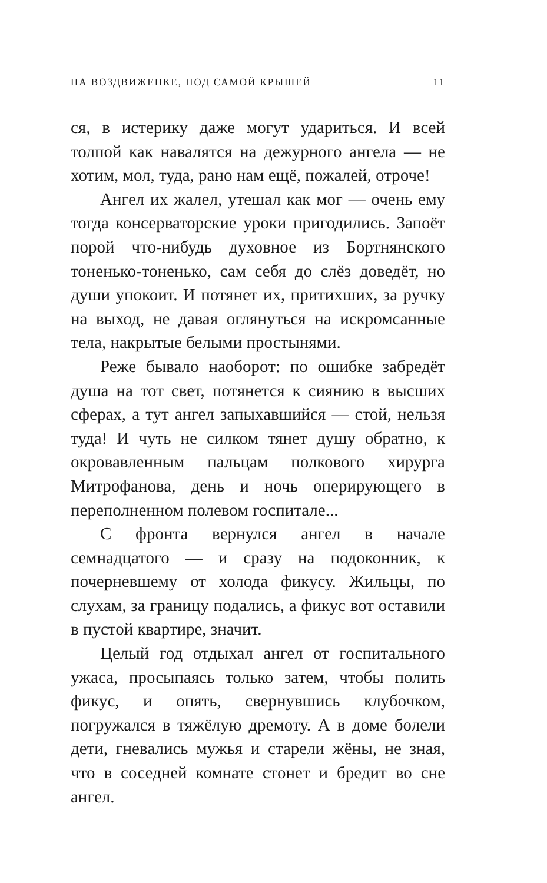НА ВОЗДВИЖЕНКЕ, ПОД САМОЙ КРЫШЕЙ 11
ся, в истерику даже могут удариться. И всей толпой как навалятся на дежурного ангела — не хотим, мол, туда, рано нам ещё, пожалей, отроче!
Ангел их жалел, утешал как мог — очень ему тогда консерваторские уроки пригодились. Запоёт порой что-нибудь духовное из Бортнянского тоненько-тоненько, сам себя до слёз доведёт, но души упокоит. И потянет их, притихших, за ручку на выход, не давая оглянуться на искромсанные тела, накрытые белыми простынями.
Реже бывало наоборот: по ошибке забредёт душа на тот свет, потянется к сиянию в высших сферах, а тут ангел запыхавшийся — стой, нельзя туда! И чуть не силком тянет душу обратно, к окровавленным пальцам полкового хирурга Митрофанова, день и ночь оперирующего в переполненном полевом госпитале...
С фронта вернулся ангел в начале семнадцатого — и сразу на подоконник, к почерневшему от холода фикусу. Жильцы, по слухам, за границу подались, а фикус вот оставили в пустой квартире, значит.
Целый год отдыхал ангел от госпитального ужаса, просыпаясь только затем, чтобы полить фикус, и опять, свернувшись клубочком, погружался в тяжёлую дремоту. А в доме болели дети, гневались мужья и старели жёны, не зная, что в соседней комнате стонет и бредит во сне ангел.